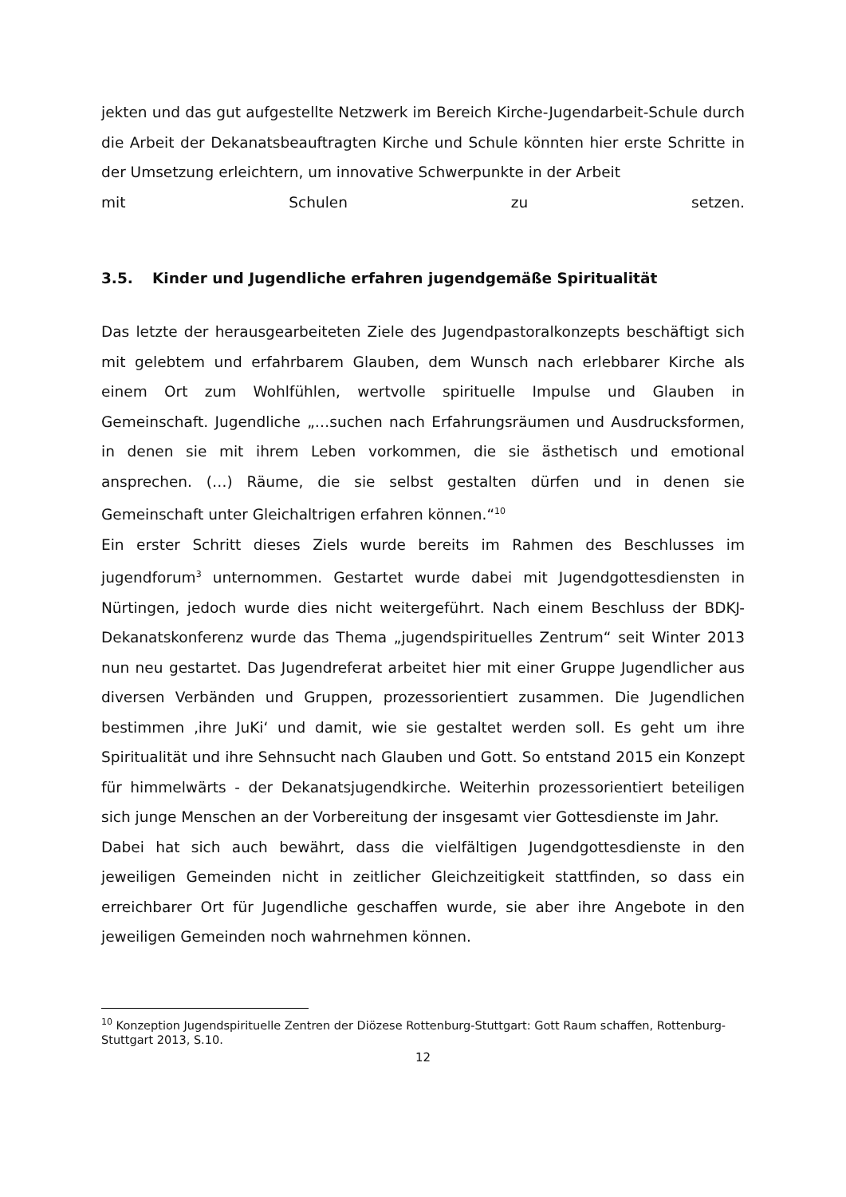jekten und das gut aufgestellte Netzwerk im Bereich Kirche-Jugendarbeit-Schule durch die Arbeit der Dekanatsbeauftragten Kirche und Schule könnten hier erste Schritte in der Umsetzung erleichtern, um innovative Schwerpunkte in der Arbeit
mit Schulen zu setzen.
3.5. Kinder und Jugendliche erfahren jugendgemäße Spiritualität
Das letzte der herausgearbeiteten Ziele des Jugendpastoralkonzepts beschäftigt sich mit gelebtem und erfahrbarem Glauben, dem Wunsch nach erlebbarer Kirche als einem Ort zum Wohlfühlen, wertvolle spirituelle Impulse und Glauben in Gemeinschaft. Jugendliche „…suchen nach Erfahrungsräumen und Ausdrucksformen, in denen sie mit ihrem Leben vorkommen, die sie ästhetisch und emotional ansprechen. (…) Räume, die sie selbst gestalten dürfen und in denen sie Gemeinschaft unter Gleichaltrigen erfahren können.“<sup>10</sup>
Ein erster Schritt dieses Ziels wurde bereits im Rahmen des Beschlusses im jugendforum<sup>3</sup> unternommen. Gestartet wurde dabei mit Jugendgottesdiensten in Nürtingen, jedoch wurde dies nicht weitergeführt. Nach einem Beschluss der BDKJ-Dekanatskonferenz wurde das Thema „jugendspirituelles Zentrum“ seit Winter 2013 nun neu gestartet. Das Jugendreferat arbeitet hier mit einer Gruppe Jugendlicher aus diversen Verbänden und Gruppen, prozessorientiert zusammen. Die Jugendlichen bestimmen ‚ihre JuKi‘ und damit, wie sie gestaltet werden soll. Es geht um ihre Spiritualität und ihre Sehnsucht nach Glauben und Gott. So entstand 2015 ein Konzept für himmelwärts - der Dekanatsjugendkirche. Weiterhin prozessorientiert beteiligen sich junge Menschen an der Vorbereitung der insgesamt vier Gottesdienste im Jahr.
Dabei hat sich auch bewährt, dass die vielfältigen Jugendgottesdienste in den jeweiligen Gemeinden nicht in zeitlicher Gleichzeitigkeit stattfinden, so dass ein erreichbarer Ort für Jugendliche geschaffen wurde, sie aber ihre Angebote in den jeweiligen Gemeinden noch wahrnehmen können.
<sup>10</sup> Konzeption Jugendspirituelle Zentren der Diözese Rottenburg-Stuttgart: Gott Raum schaffen, Rottenburg-Stuttgart 2013, S.10.
12